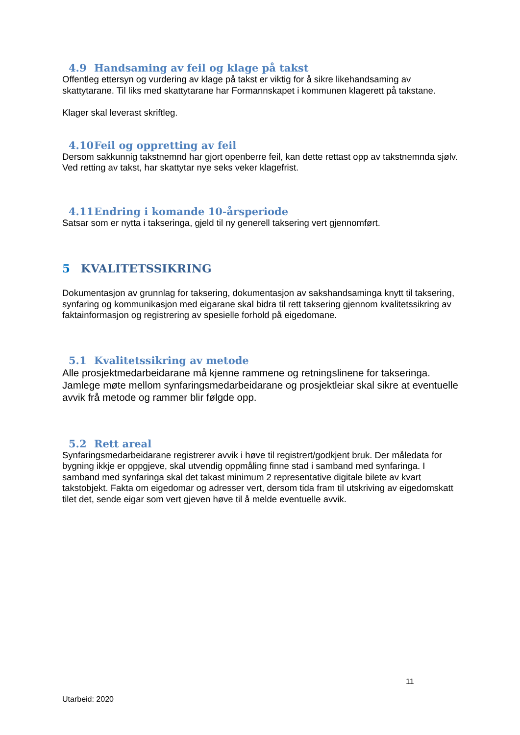4.9 Handsaming av feil og klage på takst
Offentleg ettersyn og vurdering av klage på takst er viktig for å sikre likehandsaming av skattytarane. Til liks med skattytarane har Formannskapet i kommunen klagerett på takstane.
Klager skal leverast skriftleg.
4.10 Feil og oppretting av feil
Dersom sakkunnig takstnemnd har gjort openberre feil, kan dette rettast opp av takstnemnda sjølv.
Ved retting av takst, har skattytar nye seks veker klagefrist.
4.11 Endring i komande 10-årsperiode
Satsar som er nytta i takseringa, gjeld til ny generell taksering vert gjennomført.
5 KVALITETSSIKRING
Dokumentasjon av grunnlag for taksering, dokumentasjon av sakshandsaminga knytt til taksering, synfaring og kommunikasjon med eigarane skal bidra til rett taksering gjennom kvalitetssikring av faktainformasjon og registrering av spesielle forhold på eigedomane.
5.1 Kvalitetssikring av metode
Alle prosjektmedarbeidarane må kjenne rammene og retningslinene for takseringa. Jamlege møte mellom synfaringsmedarbeidarane og prosjektleiar skal sikre at eventuelle avvik frå metode og rammer blir følgde opp.
5.2 Rett areal
Synfaringsmedarbeidarane registrerer avvik i høve til registrert/godkjent bruk. Der måledata for bygning ikkje er oppgjeve, skal utvendig oppmåling finne stad i samband med synfaringa. I samband med synfaringa skal det takast minimum 2 representative digitale bilete av kvart takstobjekt. Fakta om eigedomar og adresser vert, dersom tida fram til utskriving av eigedomskatt tilet det, sende eigar som vert gjeven høve til å melde eventuelle avvik.
11
Utarbeid: 2020